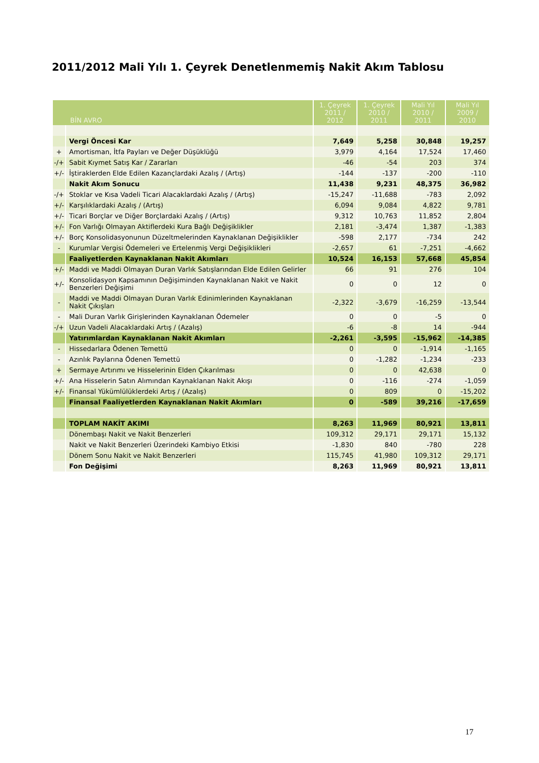2011/2012 Mali Yılı 1. Çeyrek Denetlenmemiş Nakit Akım Tablosu
| BİN AVRO | | 1. Çeyrek 2011 / 2012 | 1. Çeyrek 2010 / 2011 | Mali Yıl 2010 / 2011 | Mali Yıl 2009 / 2010 |
| --- | --- | --- | --- | --- | --- |
| | Vergi Öncesi Kar | 7,649 | 5,258 | 30,848 | 19,257 |
| + | Amortisman, İtfa Payları ve Değer Düşüklüğü | 3,979 | 4,164 | 17,524 | 17,460 |
| -/+ | Sabit Kıymet Satış Kar / Zararları | -46 | -54 | 203 | 374 |
| +/- | İştiraklerden Elde Edilen Kazançlardaki Azalış / (Artış) | -144 | -137 | -200 | -110 |
| | Nakit Akım Sonucu | 11,438 | 9,231 | 48,375 | 36,982 |
| -/+ | Stoklar ve Kısa Vadeli Ticari Alacaklardaki Azalış / (Artış) | -15,247 | -11,688 | -783 | 2,092 |
| +/- | Karşılıklardaki Azalış / (Artış) | 6,094 | 9,084 | 4,822 | 9,781 |
| +/- | Ticari Borçlar ve Diğer Borçlardaki Azalış / (Artış) | 9,312 | 10,763 | 11,852 | 2,804 |
| +/- | Fon Varlığı Olmayan Aktiflerdeki Kura Bağlı Değişiklikler | 2,181 | -3,474 | 1,387 | -1,383 |
| +/- | Borç Konsolidasyonunun Düzeltmelerinden Kaynaklanan Değişiklikler | -598 | 2,177 | -734 | 242 |
| - | Kurumlar Vergisi Ödemeleri ve Ertelenmiş Vergi Değişiklikleri | -2,657 | 61 | -7,251 | -4,662 |
| | Faaliyetlerden Kaynaklanan Nakit Akımları | 10,524 | 16,153 | 57,668 | 45,854 |
| +/- | Maddi ve Maddi Olmayan Duran Varlık Satışlarından Elde Edilen Gelirler | 66 | 91 | 276 | 104 |
| +/- | Konsolidasyon Kapsamının Değişiminden Kaynaklanan Nakit ve Nakit Benzerleri Değişimi | 0 | 0 | 12 | 0 |
| - | Maddi ve Maddi Olmayan Duran Varlık Edinimlerinden Kaynaklanan Nakit Çıkışları | -2,322 | -3,679 | -16,259 | -13,544 |
| - | Mali Duran Varlık Girişlerinden Kaynaklanan Ödemeler | 0 | 0 | -5 | 0 |
| -/+ | Uzun Vadeli Alacaklardaki Artış / (Azalış) | -6 | -8 | 14 | -944 |
| | Yatırımlardan Kaynaklanan Nakit Akımları | -2,261 | -3,595 | -15,962 | -14,385 |
| - | Hissedarlara Ödenen Temettü | 0 | 0 | -1,914 | -1,165 |
| - | Azınlık Paylarına Ödenen Temettü | 0 | -1,282 | -1,234 | -233 |
| + | Sermaye Artırımı ve Hisselerinin Elden Çıkarılması | 0 | 0 | 42,638 | 0 |
| +/- | Ana Hisselerin Satın Alımından Kaynaklanan Nakit Akışı | 0 | -116 | -274 | -1,059 |
| +/- | Finansal Yükümlülüklerdeki Artış / (Azalış) | 0 | 809 | 0 | -15,202 |
| | Finansal Faaliyetlerden Kaynaklanan Nakit Akımları | 0 | -589 | 39,216 | -17,659 |
| | TOPLAM NAKİT AKIMI | 8,263 | 11,969 | 80,921 | 13,811 |
| | Dönembaşı Nakit ve Nakit Benzerleri | 109,312 | 29,171 | 29,171 | 15,132 |
| | Nakit ve Nakit Benzerleri Üzerindeki Kambiyo Etkisi | -1,830 | 840 | -780 | 228 |
| | Dönem Sonu Nakit ve Nakit Benzerleri | 115,745 | 41,980 | 109,312 | 29,171 |
| | Fon Değişimi | 8,263 | 11,969 | 80,921 | 13,811 |
17